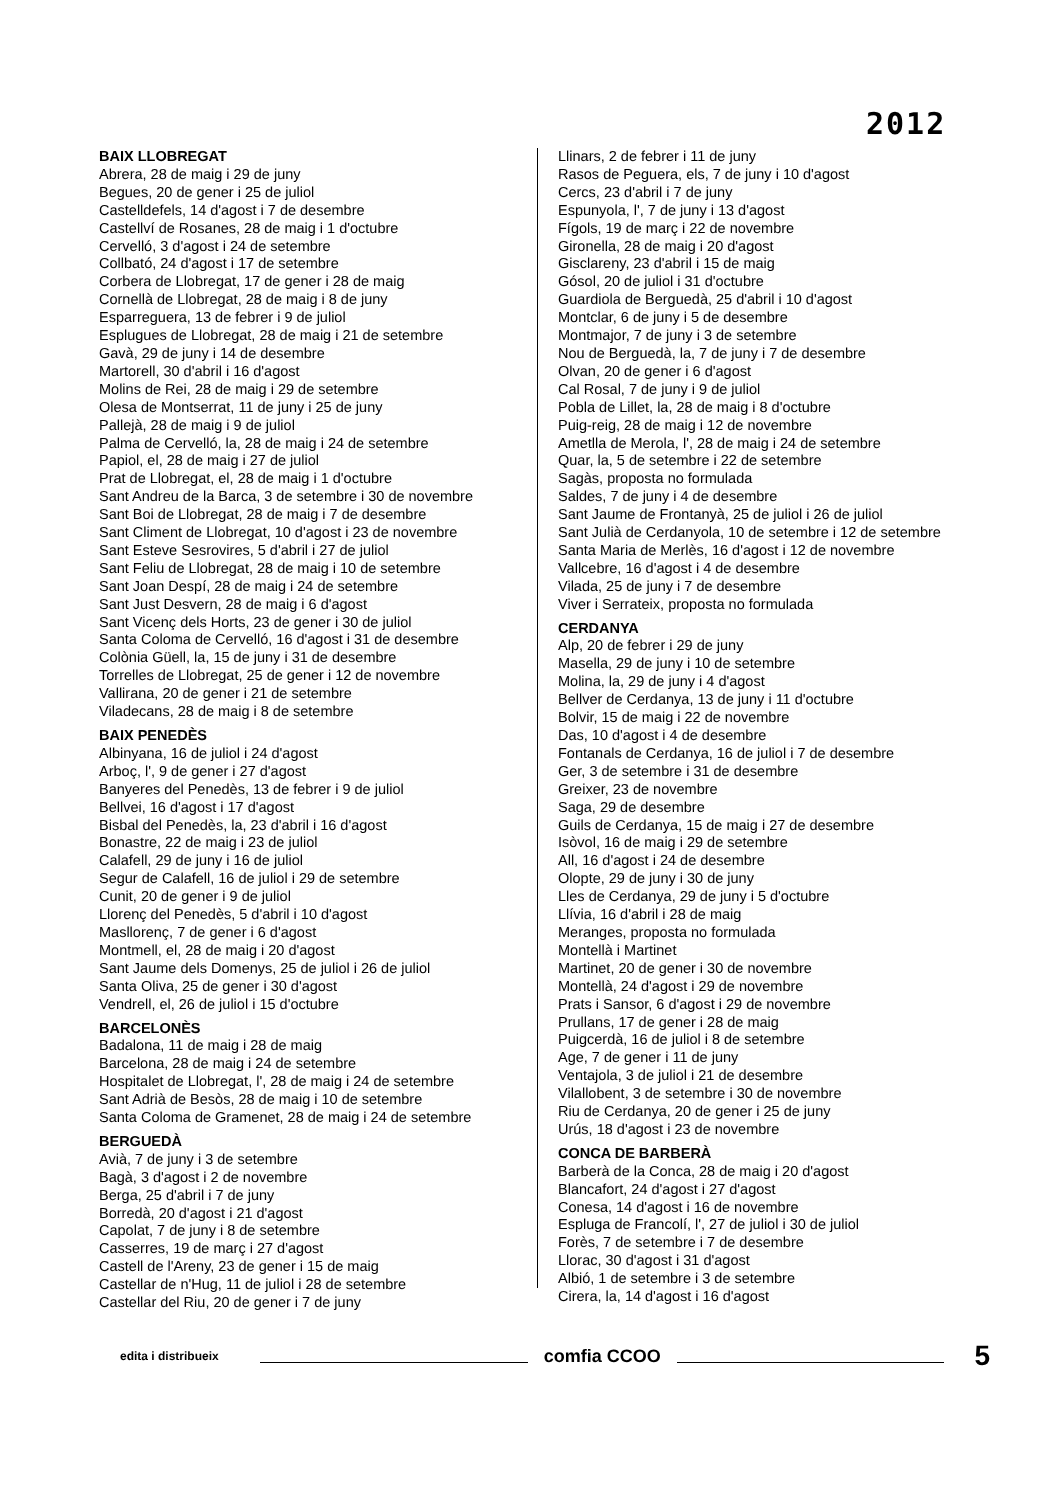2012
BAIX LLOBREGAT
Abrera, 28 de maig i 29 de juny
Begues, 20 de gener i 25 de juliol
Castelldefels, 14 d'agost i 7 de desembre
Castellví de Rosanes, 28 de maig i 1 d'octubre
Cervelló, 3 d'agost i 24 de setembre
Collbató, 24 d'agost i 17 de setembre
Corbera de Llobregat, 17 de gener i 28 de maig
Cornellà de Llobregat, 28 de maig i 8 de juny
Esparreguera, 13 de febrer i 9 de juliol
Esplugues de Llobregat, 28 de maig i 21 de setembre
Gavà, 29 de juny i 14 de desembre
Martorell, 30 d'abril i 16 d'agost
Molins de Rei, 28 de maig i 29 de setembre
Olesa de Montserrat, 11 de juny i 25 de juny
Pallejà, 28 de maig i 9 de juliol
Palma de Cervelló, la, 28 de maig i 24 de setembre
Papiol, el, 28 de maig i 27 de juliol
Prat de Llobregat, el, 28 de maig i 1 d'octubre
Sant Andreu de la Barca, 3 de setembre i 30 de novembre
Sant Boi de Llobregat, 28 de maig i 7 de desembre
Sant Climent de Llobregat, 10 d'agost i 23 de novembre
Sant Esteve Sesrovires, 5 d'abril i 27 de juliol
Sant Feliu de Llobregat, 28 de maig i 10 de setembre
Sant Joan Despí, 28 de maig i 24 de setembre
Sant Just Desvern, 28 de maig i 6 d'agost
Sant Vicenç dels Horts, 23 de gener i 30 de juliol
Santa Coloma de Cervelló, 16 d'agost i 31 de desembre
Colònia Güell, la, 15 de juny i 31 de desembre
Torrelles de Llobregat, 25 de gener i 12 de novembre
Vallirana, 20 de gener i 21 de setembre
Viladecans, 28 de maig i 8 de setembre
BAIX PENEDÈS
Albinyana, 16 de juliol i 24 d'agost
Arboç, l', 9 de gener i 27 d'agost
Banyeres del Penedès, 13 de febrer i 9 de juliol
Bellvei, 16 d'agost i 17 d'agost
Bisbal del Penedès, la, 23 d'abril i 16 d'agost
Bonastre, 22 de maig i 23 de juliol
Calafell, 29 de juny i 16 de juliol
Segur de Calafell, 16 de juliol i 29 de setembre
Cunit, 20 de gener i 9 de juliol
Llorenç del Penedès, 5 d'abril i 10 d'agost
Masllorenç, 7 de gener i 6 d'agost
Montmell, el, 28 de maig i 20 d'agost
Sant Jaume dels Domenys, 25 de juliol i 26 de juliol
Santa Oliva, 25 de gener i 30 d'agost
Vendrell, el, 26 de juliol i 15 d'octubre
BARCELONÈS
Badalona, 11 de maig i 28 de maig
Barcelona, 28 de maig i 24 de setembre
Hospitalet de Llobregat, l', 28 de maig i 24 de setembre
Sant Adrià de Besòs, 28 de maig i 10 de setembre
Santa Coloma de Gramenet, 28 de maig i 24 de setembre
BERGUEDÀ
Avià, 7 de juny i 3 de setembre
Bagà, 3 d'agost i 2 de novembre
Berga, 25 d'abril i 7 de juny
Borredà, 20 d'agost i 21 d'agost
Capolat, 7 de juny i 8 de setembre
Casserres, 19 de març i 27 d'agost
Castell de l'Areny, 23 de gener i 15 de maig
Castellar de n'Hug, 11 de juliol i 28 de setembre
Castellar del Riu, 20 de gener i 7 de juny
Llinars, 2 de febrer i 11 de juny
Rasos de Peguera, els, 7 de juny i 10 d'agost
Cercs, 23 d'abril i 7 de juny
Espunyola, l', 7 de juny i 13 d'agost
Fígols, 19 de març i 22 de novembre
Gironella, 28 de maig i 20 d'agost
Gisclareny, 23 d'abril i 15 de maig
Gósol, 20 de juliol i 31 d'octubre
Guardiola de Berguedà, 25 d'abril i 10 d'agost
Montclar, 6 de juny i 5 de desembre
Montmajor, 7 de juny i 3 de setembre
Nou de Berguedà, la, 7 de juny i 7 de desembre
Olvan, 20 de gener i 6 d'agost
Cal Rosal, 7 de juny i 9 de juliol
Pobla de Lillet, la, 28 de maig i 8 d'octubre
Puig-reig, 28 de maig i 12 de novembre
Ametlla de Merola, l', 28 de maig i 24 de setembre
Quar, la, 5 de setembre i 22 de setembre
Sagàs, proposta no formulada
Saldes, 7 de juny i 4 de desembre
Sant Jaume de Frontanyà, 25 de juliol i 26 de juliol
Sant Julià de Cerdanyola, 10 de setembre i 12 de setembre
Santa Maria de Merlès, 16 d'agost i 12 de novembre
Vallcebre, 16 d'agost i 4 de desembre
Vilada, 25 de juny i 7 de desembre
Viver i Serrateix, proposta no formulada
CERDANYA
Alp, 20 de febrer i 29 de juny
Masella, 29 de juny i 10 de setembre
Molina, la, 29 de juny i 4 d'agost
Bellver de Cerdanya, 13 de juny i 11 d'octubre
Bolvir, 15 de maig i 22 de novembre
Das, 10 d'agost i 4 de desembre
Fontanals de Cerdanya, 16 de juliol i 7 de desembre
Ger, 3 de setembre i 31 de desembre
Greixer, 23 de novembre
Saga, 29 de desembre
Guils de Cerdanya, 15 de maig i 27 de desembre
Isòvol, 16 de maig i 29 de setembre
All, 16 d'agost i 24 de desembre
Olopte, 29 de juny i 30 de juny
Lles de Cerdanya, 29 de juny i 5 d'octubre
Llívia, 16 d'abril i 28 de maig
Meranges, proposta no formulada
Montellà i Martinet
Martinet, 20 de gener i 30 de novembre
Montellà, 24 d'agost i 29 de novembre
Prats i Sansor, 6 d'agost i 29 de novembre
Prullans, 17 de gener i 28 de maig
Puigcerdà, 16 de juliol i 8 de setembre
Age, 7 de gener i 11 de juny
Ventajola, 3 de juliol i 21 de desembre
Vilallobent, 3 de setembre i 30 de novembre
Riu de Cerdanya, 20 de gener i 25 de juny
Urús, 18 d'agost i 23 de novembre
CONCA DE BARBERÀ
Barberà de la Conca, 28 de maig i 20 d'agost
Blancafort, 24 d'agost i 27 d'agost
Conesa, 14 d'agost i 16 de novembre
Espluga de Francolí, l', 27 de juliol i 30 de juliol
Forès, 7 de setembre i 7 de desembre
Llorac, 30 d'agost i 31 d'agost
Albió, 1 de setembre i 3 de setembre
Cirera, la, 14 d'agost i 16 d'agost
edita i distribueix comfia CCOO 5